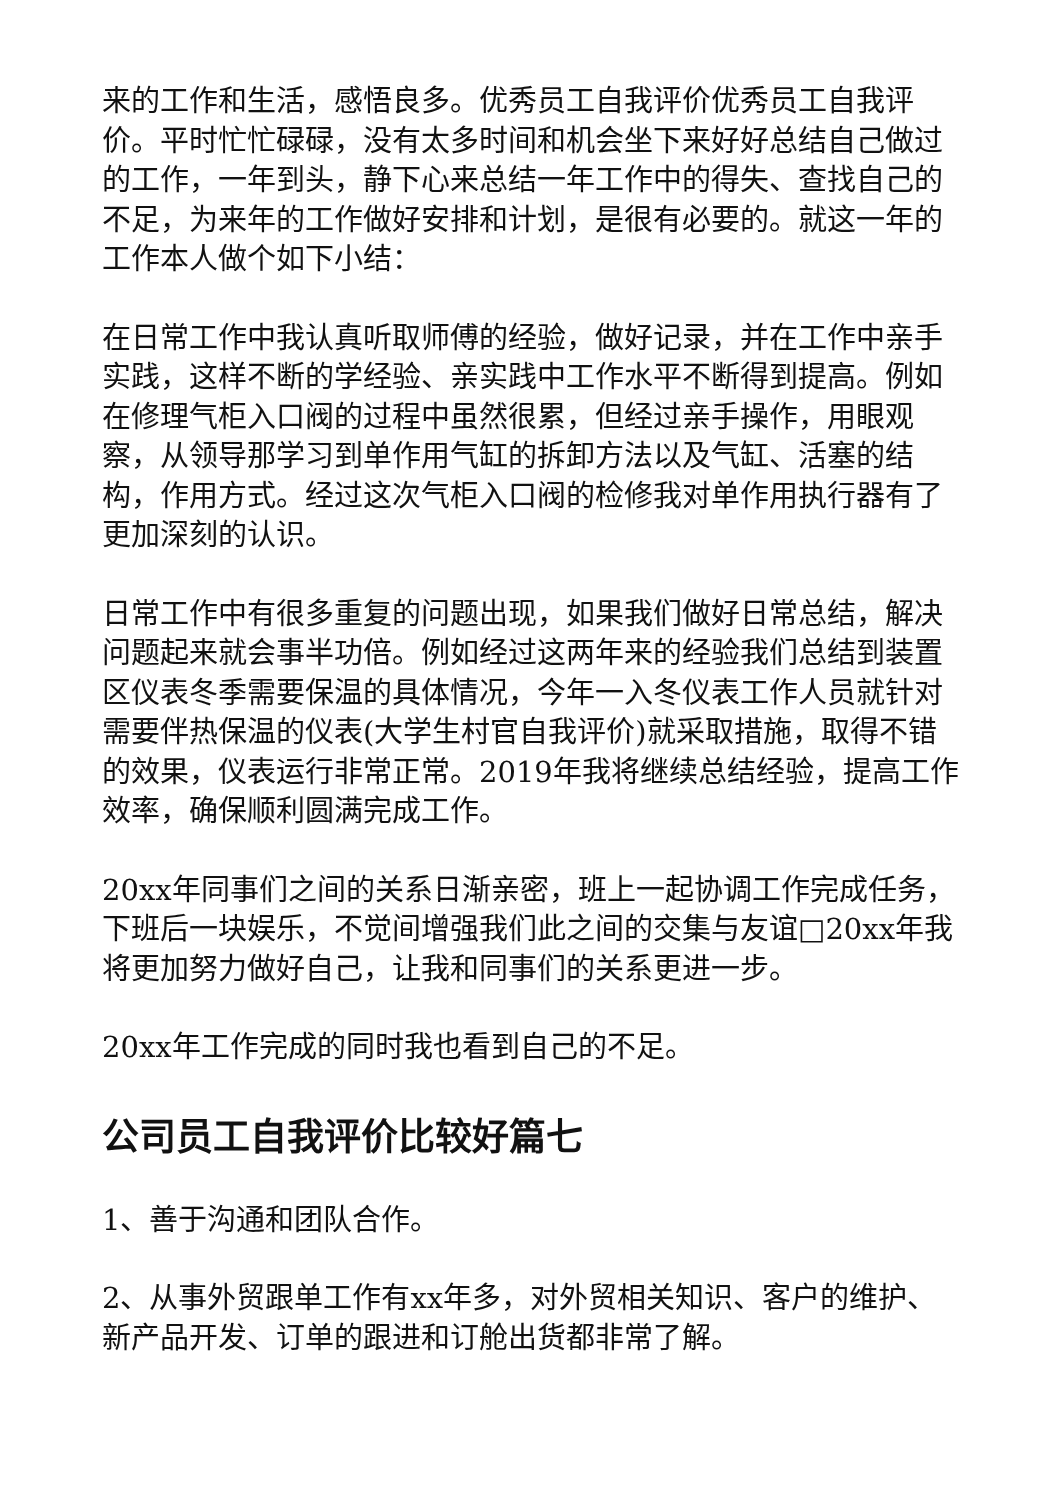来的工作和生活，感悟良多。优秀员工自我评价优秀员工自我评价。平时忙忙碌碌，没有太多时间和机会坐下来好好总结自己做过的工作，一年到头，静下心来总结一年工作中的得失、查找自己的不足，为来年的工作做好安排和计划，是很有必要的。就这一年的工作本人做个如下小结：
在日常工作中我认真听取师傅的经验，做好记录，并在工作中亲手实践，这样不断的学经验、亲实践中工作水平不断得到提高。例如在修理气柜入口阀的过程中虽然很累，但经过亲手操作，用眼观察，从领导那学习到单作用气缸的拆卸方法以及气缸、活塞的结构，作用方式。经过这次气柜入口阀的检修我对单作用执行器有了更加深刻的认识。
日常工作中有很多重复的问题出现，如果我们做好日常总结，解决问题起来就会事半功倍。例如经过这两年来的经验我们总结到装置区仪表冬季需要保温的具体情况，今年一入冬仪表工作人员就针对需要伴热保温的仪表(大学生村官自我评价)就采取措施，取得不错的效果，仪表运行非常正常。2019年我将继续总结经验，提高工作效率，确保顺利圆满完成工作。
20xx年同事们之间的关系日渐亲密，班上一起协调工作完成任务，下班后一块娱乐，不觉间增强我们此之间的交集与友谊□20xx年我将更加努力做好自己，让我和同事们的关系更进一步。
20xx年工作完成的同时我也看到自己的不足。
公司员工自我评价比较好篇七
1、善于沟通和团队合作。
2、从事外贸跟单工作有xx年多，对外贸相关知识、客户的维护、新产品开发、订单的跟进和订舱出货都非常了解。